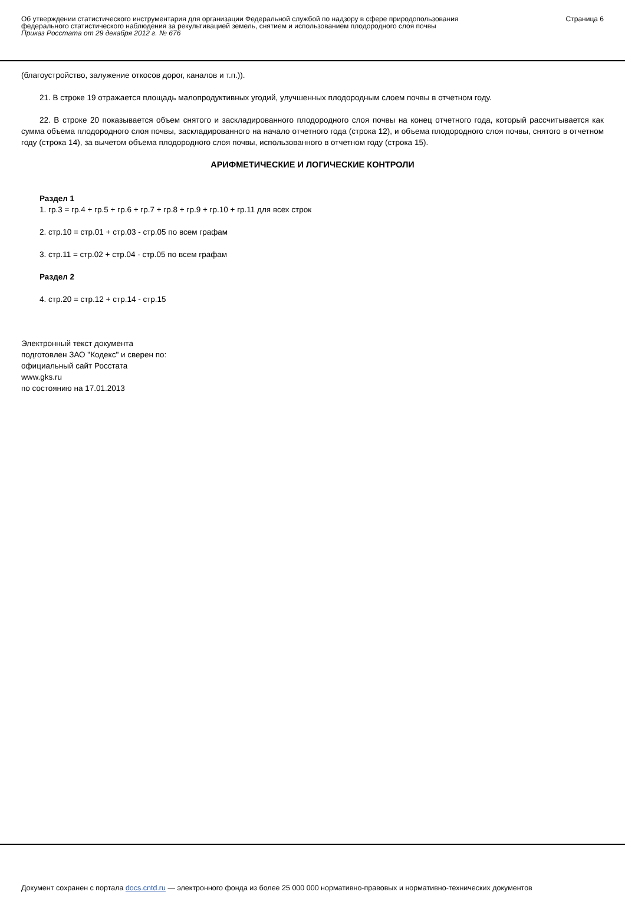Об утверждении статистического инструментария для организации Федеральной службой по надзору в сфере природопользования федерального статистического наблюдения за рекультивацией земель, снятием и использованием плодородного слоя почвы
Приказ Росстата от 29 декабря 2012 г. № 676
Страница 6
(благоустройство, залужение откосов дорог, каналов и т.п.)).
21. В строке 19 отражается площадь малопродуктивных угодий, улучшенных плодородным слоем почвы в отчетном году.
22. В строке 20 показывается объем снятого и заскладированного плодородного слоя почвы на конец отчетного года, который рассчитывается как сумма объема плодородного слоя почвы, заскладированного на начало отчетного года (строка 12), и объема плодородного слоя почвы, снятого в отчетном году (строка 14), за вычетом объема плодородного слоя почвы, использованного в отчетном году (строка 15).
АРИФМЕТИЧЕСКИЕ И ЛОГИЧЕСКИЕ КОНТРОЛИ
Раздел 1
1. гр.3 = гр.4 + гр.5 + гр.6 + гр.7 + гр.8 + гр.9 + гр.10 + гр.11 для всех строк
2. стр.10 = стр.01 + стр.03 - стр.05 по всем графам
3. стр.11 = стр.02 + стр.04 - стр.05 по всем графам
Раздел 2
4. стр.20 = стр.12 + стр.14 - стр.15
Электронный текст документа
подготовлен ЗАО "Кодекс" и сверен по:
официальный сайт Росстата
www.gks.ru
по состоянию на 17.01.2013
Документ сохранен с портала docs.cntd.ru — электронного фонда из более 25 000 000 нормативно-правовых и нормативно-технических документов